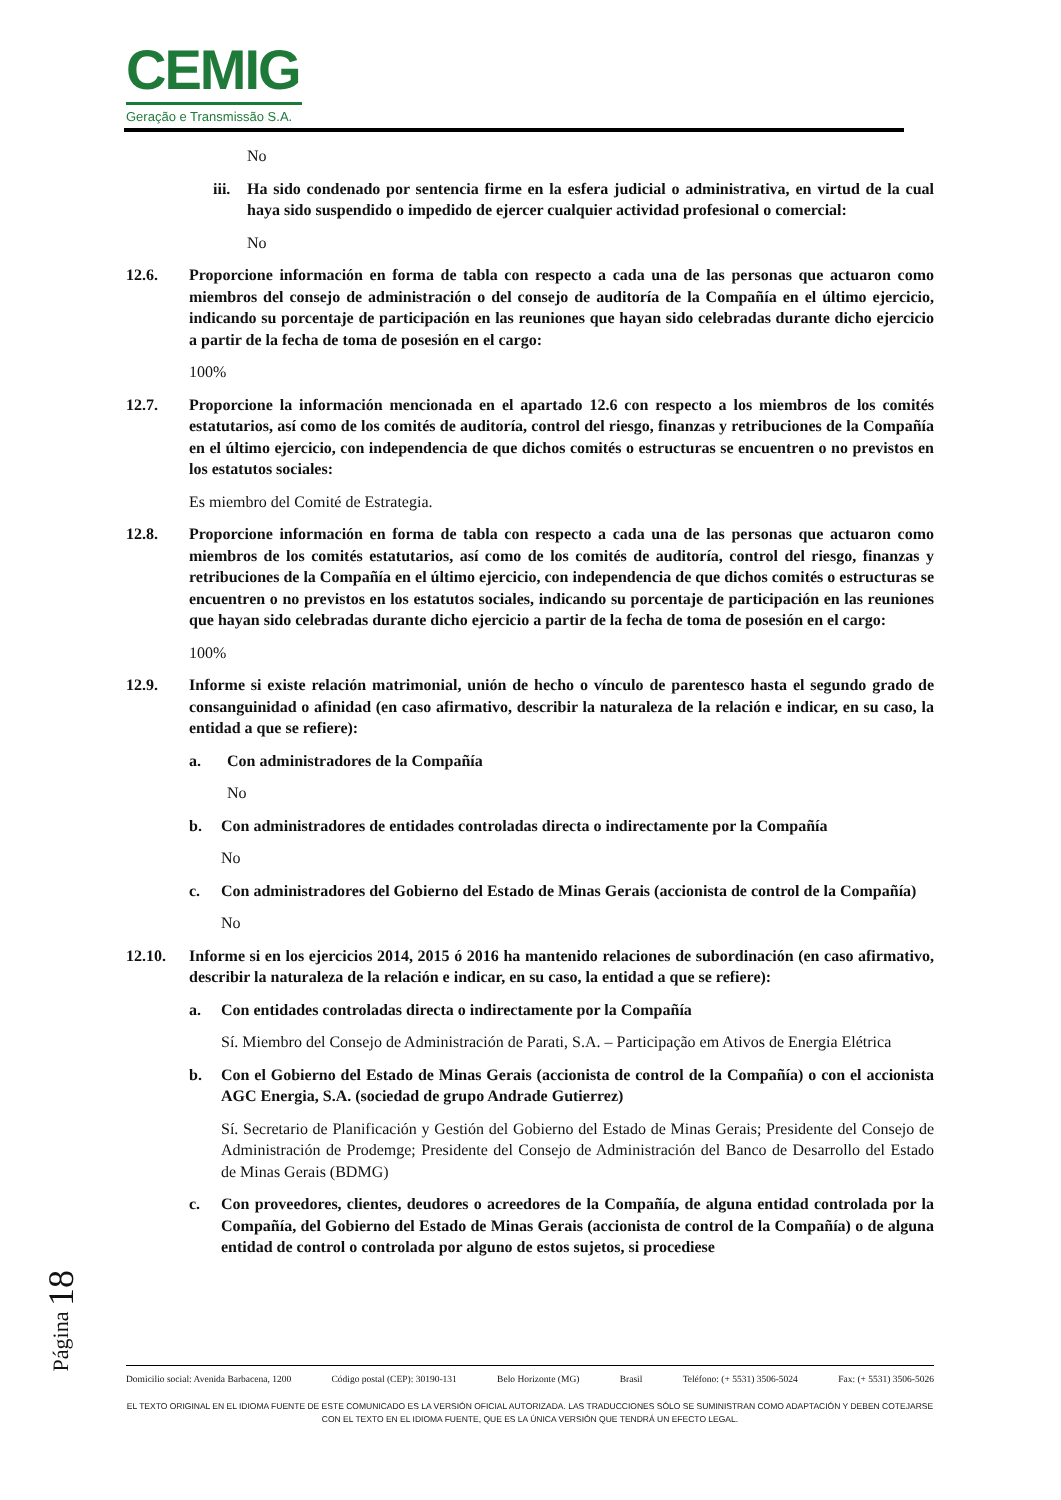CEMIG
Geração e Transmissão S.A.
No
iii.
Ha sido condenado por sentencia firme en la esfera judicial o administrativa, en virtud de la cual haya sido suspendido o impedido de ejercer cualquier actividad profesional o comercial:
No
12.6. Proporcione información en forma de tabla con respecto a cada una de las personas que actuaron como miembros del consejo de administración o del consejo de auditoría de la Compañía en el último ejercicio, indicando su porcentaje de participación en las reuniones que hayan sido celebradas durante dicho ejercicio a partir de la fecha de toma de posesión en el cargo:
100%
12.7. Proporcione la información mencionada en el apartado 12.6 con respecto a los miembros de los comités estatutarios, así como de los comités de auditoría, control del riesgo, finanzas y retribuciones de la Compañía en el último ejercicio, con independencia de que dichos comités o estructuras se encuentren o no previstos en los estatutos sociales:
Es miembro del Comité de Estrategia.
12.8. Proporcione información en forma de tabla con respecto a cada una de las personas que actuaron como miembros de los comités estatutarios, así como de los comités de auditoría, control del riesgo, finanzas y retribuciones de la Compañía en el último ejercicio, con independencia de que dichos comités o estructuras se encuentren o no previstos en los estatutos sociales, indicando su porcentaje de participación en las reuniones que hayan sido celebradas durante dicho ejercicio a partir de la fecha de toma de posesión en el cargo:
100%
12.9. Informe si existe relación matrimonial, unión de hecho o vínculo de parentesco hasta el segundo grado de consanguinidad o afinidad (en caso afirmativo, describir la naturaleza de la relación e indicar, en su caso, la entidad a que se refiere):
a. Con administradores de la Compañía
No
b. Con administradores de entidades controladas directa o indirectamente por la Compañía
No
c. Con administradores del Gobierno del Estado de Minas Gerais (accionista de control de la Compañía)
No
12.10. Informe si en los ejercicios 2014, 2015 ó 2016 ha mantenido relaciones de subordinación (en caso afirmativo, describir la naturaleza de la relación e indicar, en su caso, la entidad a que se refiere):
a. Con entidades controladas directa o indirectamente por la Compañía
Sí. Miembro del Consejo de Administración de Parati, S.A. – Participação em Ativos de Energia Elétrica
b. Con el Gobierno del Estado de Minas Gerais (accionista de control de la Compañía) o con el accionista AGC Energia, S.A. (sociedad de grupo Andrade Gutierrez)
Sí. Secretario de Planificación y Gestión del Gobierno del Estado de Minas Gerais; Presidente del Consejo de Administración de Prodemge; Presidente del Consejo de Administración del Banco de Desarrollo del Estado de Minas Gerais (BDMG)
c. Con proveedores, clientes, deudores o acreedores de la Compañía, de alguna entidad controlada por la Compañía, del Gobierno del Estado de Minas Gerais (accionista de control de la Compañía) o de alguna entidad de control o controlada por alguno de estos sujetos, si procediese
Página 18
Domicilio social: Avenida Barbacena, 1200 Código postal (CEP): 30190-131 Belo Horizonte (MG) Brasil Teléfono: (+ 5531) 3506-5024 Fax: (+ 5531) 3506-5026
EL TEXTO ORIGINAL EN EL IDIOMA FUENTE DE ESTE COMUNICADO ES LA VERSIÓN OFICIAL AUTORIZADA. LAS TRADUCCIONES SÓLO SE SUMINISTRAN COMO ADAPTACIÓN Y DEBEN COTEJARSE CON EL TEXTO EN EL IDIOMA FUENTE, QUE ES LA ÚNICA VERSIÓN QUE TENDRÁ UN EFECTO LEGAL.